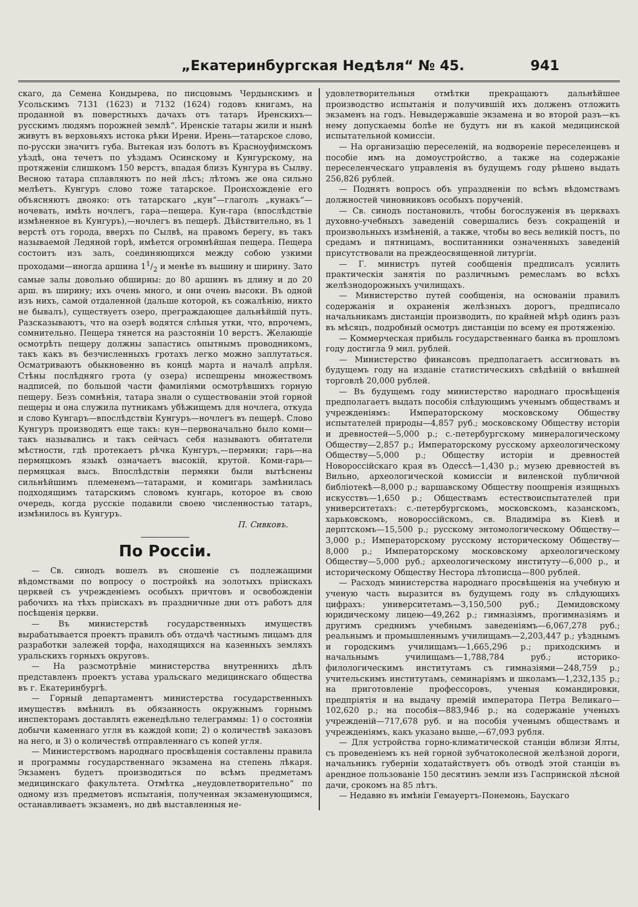„Екатеринбургская Недѣля“ № 45. 941
скаго, да Семена Кондырева, по писцовымъ Чердынскимъ и Усольскимъ 7131 (1623) и 7132 (1624) годовъ книгамъ, на проданной въ поверстныхъ дачахъ отъ татаръ Иренскихъ—русскимъ людямъ порожней землѣ“. Иренскіе татары жили и нынѣ живутъ въ верховьяхъ истока рѣки Ирени. Ирень—татарское слово, по-русски значитъ губа. Вытекая изъ болотъ въ Красноуфимскомъ уѣздѣ, она течетъ по уѣздамъ Осинскому и Кунгурскому, на протяженіи слишкомъ 150 верстъ, впадая близъ Кунгура въ Сылву. Весною татара сплавляютъ по ней лѣсъ; лѣтомъ же она сильно мелѣетъ. Кунгуръ слово тоже татарское. Происхожденіе его объясняютъ двояко: отъ татарскаго „кун“—глаголъ „кунакъ“—ночевать, имѣть ночлегъ, гара—пещера. Кун-гара (впослѣдствіе измѣненное въ Кунгуръ),—ночлегъ въ пещерѣ. Дѣйствительно, въ 1 верстѣ отъ города, вверхъ по Сылвѣ, на правомъ берегу, въ такъ называемой Ледяной горѣ, имѣется огромнѣйшая пещера. Пещера состоитъ изъ залъ, соединяющихся между собою узкими проходами—иногда аршина 11/2 и менѣе въ вышину и ширину. Зато самые залы довольно обширны: до 80 аршинъ въ длину и до 20 арш. въ ширину; ихъ очень много, и они очень высоки. Въ одной изъ нихъ, самой отдаленной (дальше которой, къ сожалѣнію, никто не бывалъ), существуетъ озеро, преграждающее дальнѣйшій путь. Разсказываютъ, что на озерѣ водятся слѣпыя утки, что, впрочемъ, сомнительно. Пещера тянется на разстояніи 10 верстъ. Желающіе осмотрѣть пещеру должны запастись опытнымъ проводникомъ, такъ какъ въ безчисленныхъ гротахъ легко можно заплутаться. Осматриваютъ обыкновенно въ концѣ марта и началѣ апрѣля. Стѣны послѣдняго грота (у озера) испещрены множествомъ надписей, по большой части фамиліями осмотрѣвшихъ горную пещеру. Безъ сомнѣнія, татара знали о существованіи этой горной пещеры и она служила путникамъ убѣжищемъ для ночлега, откуда и слово Кунгаръ—впослѣдствіи Кунгуръ—ночлегъ въ пещерѣ. Слово Кунгуръ производятъ еще такъ: кун—первоначально было коми—такъ назывались и такъ сейчасъ себя называютъ обитатели мѣстности, гдѣ протекаетъ рѣчка Кунгуръ,—пермяки; гарь—на пермяцкомъ языкѣ означаетъ высокій, крутой. Коми-гарь—пермяцкая высь. Впослѣдствіи пермяки были вытѣснены сильнѣйшимъ племенемъ—татарами, и комигарь замѣнилась подходящимъ татарскимъ словомъ кунгарь, которое въ свою очередь, когда русскіе подавили своею численностью татаръ, измѣнилось въ Кунгуръ.
П. Сивковъ.
По Россіи.
— Св. синодъ вошелъ въ сношеніе съ подлежащими вѣдомствами по вопросу о постройкѣ на золотыхъ пріискахъ церквей съ учрежденіемъ особыхъ причтовъ и освобожденіи рабочихъ на тѣхъ пріискахъ въ праздничные дни отъ работъ для посѣщенія церкви.
— Въ министерствѣ государственныхъ имуществъ вырабатывается проектъ правилъ объ отдачѣ частнымъ лицамъ для разработки залежей торфа, находящихся на казенныхъ земляхъ уральскихъ горныхъ округовъ.
— На разсмотрѣніе министерства внутреннихъ дѣлъ представленъ проектъ устава уральскаго медицинскаго общества въ г. Екатеринбургѣ.
— Горный департаментъ министерства государственныхъ имуществъ вмѣнилъ въ обязанность окружнымъ горнымъ инспекторамъ доставлять еженедѣльно телеграммы: 1) о состояніи добычи каменнаго угля въ каждой копи; 2) о количествѣ заказовъ на него, и 3) о количествѣ отправленнаго съ копей угля.
— Министерствомъ народнаго просвѣщенія составлены правила и программы государственнаго экзамена на степень лѣкаря. Экзаменъ будетъ производиться по всѣмъ предметамъ медицинскаго факультета. Отмѣтка „неудовлетворительно“ по одному изъ предметовъ испытанія, полученная экзаменующимся, останавливаетъ экзаменъ, но двѣ выставленныя не-
удовлетворительныя отмѣтки прекращаютъ дальнѣйшее производство испытанія и получившій ихъ долженъ отложить экзаменъ на годъ. Невыдержавшіе экзамена и во второй разъ—къ нему допускаемы болѣе не будутъ ни въ какой медицинской испытательной комиссіи.
— На организацію переселеній, на водвореніе переселенцевъ и пособіе имъ на домоустройство, а также на содержаніе переселенческаго управленія въ будущемъ году рѣшено выдать 256,826 рублей.
— Поднятъ вопросъ объ упраздненіи по всѣмъ вѣдомствамъ должностей чиновниковъ особыхъ порученій.
— Св. синодъ постановилъ, чтобы богослуженія въ церквахъ духовно-учебныхъ заведеній совершались безъ сокращеній и произвольныхъ измѣненій, а также, чтобы во весь великій постъ, по средамъ и пятницамъ, воспитанники означенныхъ заведеній присутствовали на преждеосвященной литургіи.
— Г. министръ путей сообщенія предписалъ усилить практическія занятія по различнымъ ремесламъ во всѣхъ желѣзнодорожныхъ училищахъ.
— Министерство путей сообщенія, на основаніи правилъ содержанія и охраненія желѣзныхъ дорогъ, предписало начальникамъ дистанціи производить, по крайней мѣрѣ одинъ разъ въ мѣсяцъ, подробный осмотръ дистанціи по всему ея протяженію.
— Коммерческая прибыль государственнаго банка въ прошломъ году достигла 9 мил. рублей.
— Министерство финансовъ предполагаетъ ассигновать въ будущемъ году на изданіе статистическихъ свѣдѣній о внѣшней торговлѣ 20,000 рублей.
— Въ будущемъ году министерство народнаго просвѣщенія предполагаетъ выдать пособія слѣдующимъ ученымъ обществамъ и учрежденіямъ: Императорскому московскому Обществу испытателей природы—4,857 руб.; московскому Обществу исторіи и древностей—5,000 р.; с.-петербургскому минералогическому Обществу—2,857 р.; Императорскому русскому археологическому Обществу—5,000 р.; Обществу исторіи и древностей Новороссійскаго края въ Одессѣ—1,430 р.; музею древностей въ Вильно, археологической комиссіи и виленской публичной библіотекѣ—8,000 р.; варшавскому Обществу поощренія изящныхъ искусствъ—1,650 р.; Обществамъ естествоиспытателей при университетахъ: с.-петербургскомъ, московскомъ, казанскомъ, харьковскомъ, новороссійскомъ, св. Владиміра въ Кіевѣ и дерптскомъ—15,500 р.; русскому энтомологическому Обществу—3,000 р.; Императорскому русскому историческому Обществу—8,000 р.; Императорскому московскому археологическому Обществу—5,000 руб.; археологическому институту—6,000 р., и историческому Обществу Нестора лѣтописца—800 рублей.
— Расходъ министерства народнаго просвѣщенія на учебную и ученую часть выразится въ будущемъ году въ слѣдующихъ цифрахъ: университетамъ—3,150,500 руб.; Демидовскому юридическому лицею—49,262 р.; гимназіямъ, прогимназіямъ и другимъ среднимъ учебнымъ заведеніямъ—6,067,278 руб.; реальнымъ и промышленнымъ училищамъ—2,203,447 р.; уѣзднымъ и городскимъ училищамъ—1,665,296 р.; приходскимъ и начальнымъ училищамъ—1,788,784 руб.; историко-филологическимъ институтамъ съ гимназіями—248,759 р.; учительскимъ институтамъ, семинаріямъ и школамъ—1,232,135 р.; на приготовленіе профессоровъ, ученыя командировки, предпріятія и на выдачу премій императора Петра Великаго—102,620 р.; на пособія—883,946 р.; на содержаніе ученыхъ учрежденій—717,678 руб. и на пособія ученымъ обществамъ и учрежденіямъ, какъ указано выше,—67,093 рубля.
— Для устройства горно-климатической станціи вблизи Ялты, съ проведеніемъ къ ней горной зубчатоколесной желѣзной дороги, начальникъ губерніи ходатайствуетъ объ отводѣ этой станціи въ арендное пользованіе 150 десятинъ земли изъ Гаспринской лѣсной дачи, срокомъ на 85 лѣтъ.
— Недавно въ имѣніи Гемауертъ-Понемонь, Бауcкаго